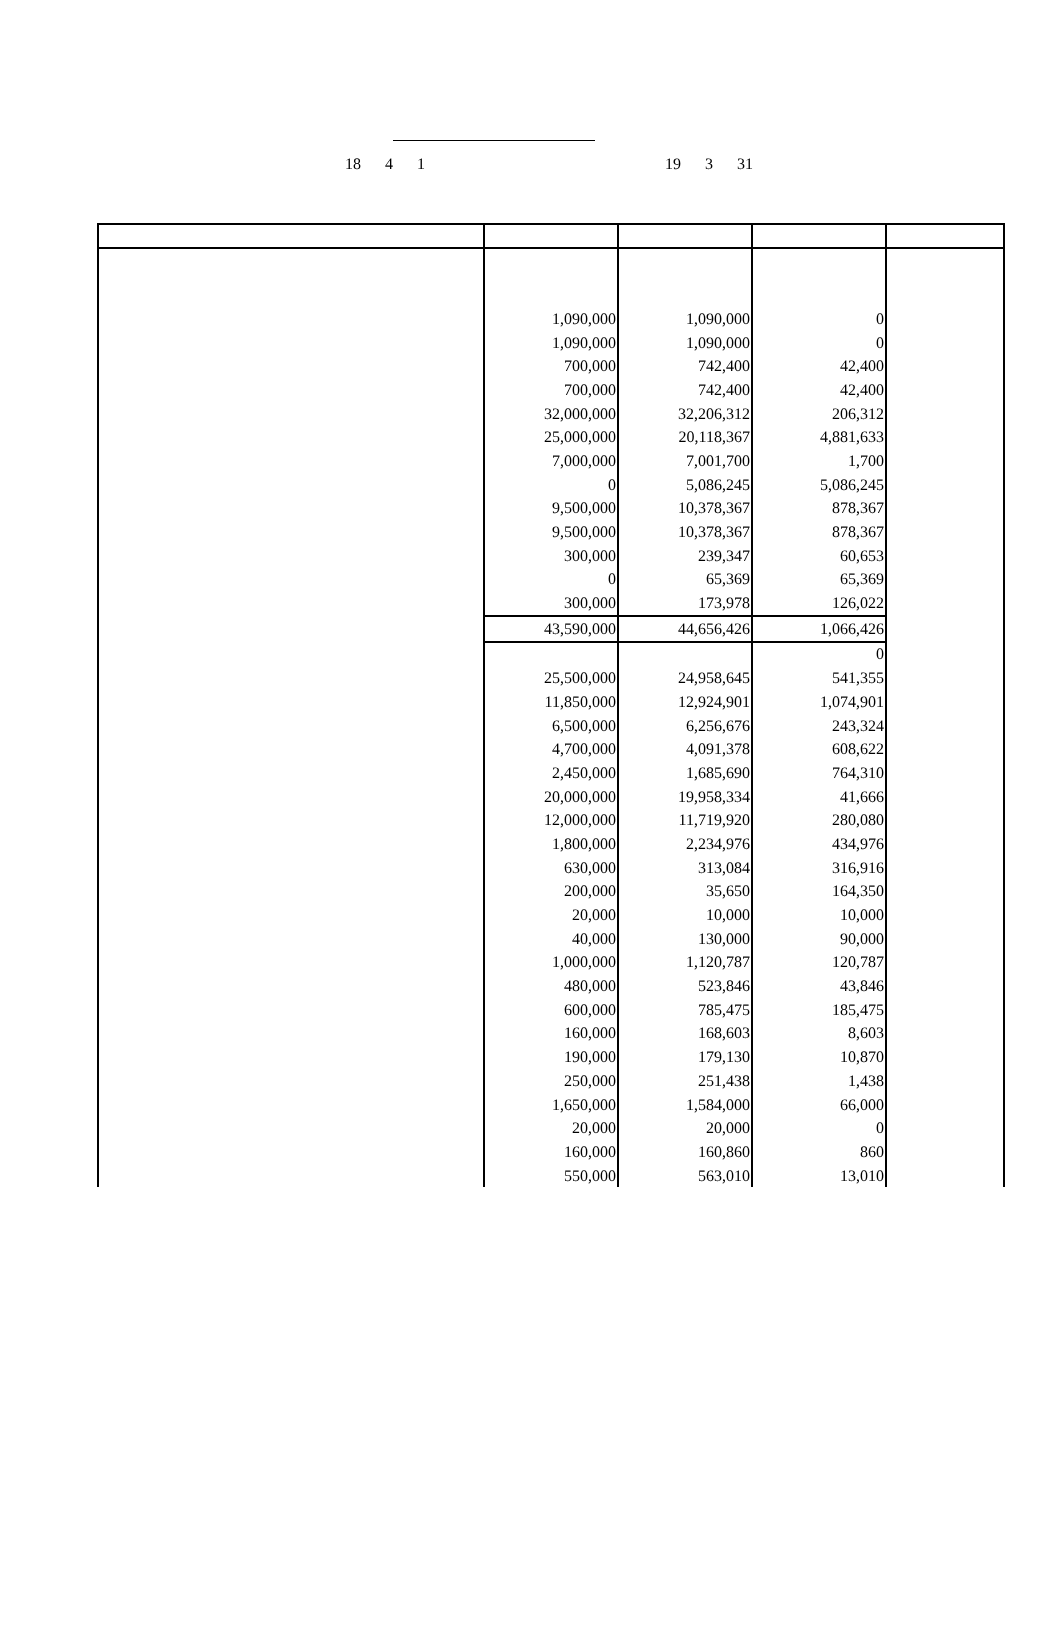18 4 1 19 3 31
| | 1,090,000 | 1,090,000 | 0 | |
| | 1,090,000 | 1,090,000 | 0 | |
| | 700,000 | 742,400 | 42,400 | |
| | 700,000 | 742,400 | 42,400 | |
| | 32,000,000 | 32,206,312 | 206,312 | |
| | 25,000,000 | 20,118,367 | 4,881,633 | |
| | 7,000,000 | 7,001,700 | 1,700 | |
| | 0 | 5,086,245 | 5,086,245 | |
| | 9,500,000 | 10,378,367 | 878,367 | |
| | 9,500,000 | 10,378,367 | 878,367 | |
| | 300,000 | 239,347 | 60,653 | |
| | 0 | 65,369 | 65,369 | |
| | 300,000 | 173,978 | 126,022 | |
| | 43,590,000 | 44,656,426 | 1,066,426 | |
| | | | 0 | |
| | 25,500,000 | 24,958,645 | 541,355 | |
| | 11,850,000 | 12,924,901 | 1,074,901 | |
| | 6,500,000 | 6,256,676 | 243,324 | |
| | 4,700,000 | 4,091,378 | 608,622 | |
| | 2,450,000 | 1,685,690 | 764,310 | |
| | 20,000,000 | 19,958,334 | 41,666 | |
| | 12,000,000 | 11,719,920 | 280,080 | |
| | 1,800,000 | 2,234,976 | 434,976 | |
| | 630,000 | 313,084 | 316,916 | |
| | 200,000 | 35,650 | 164,350 | |
| | 20,000 | 10,000 | 10,000 | |
| | 40,000 | 130,000 | 90,000 | |
| | 1,000,000 | 1,120,787 | 120,787 | |
| | 480,000 | 523,846 | 43,846 | |
| | 600,000 | 785,475 | 185,475 | |
| | 160,000 | 168,603 | 8,603 | |
| | 190,000 | 179,130 | 10,870 | |
| | 250,000 | 251,438 | 1,438 | |
| | 1,650,000 | 1,584,000 | 66,000 | |
| | 20,000 | 20,000 | 0 | |
| | 160,000 | 160,860 | 860 | |
| | 550,000 | 563,010 | 13,010 | |